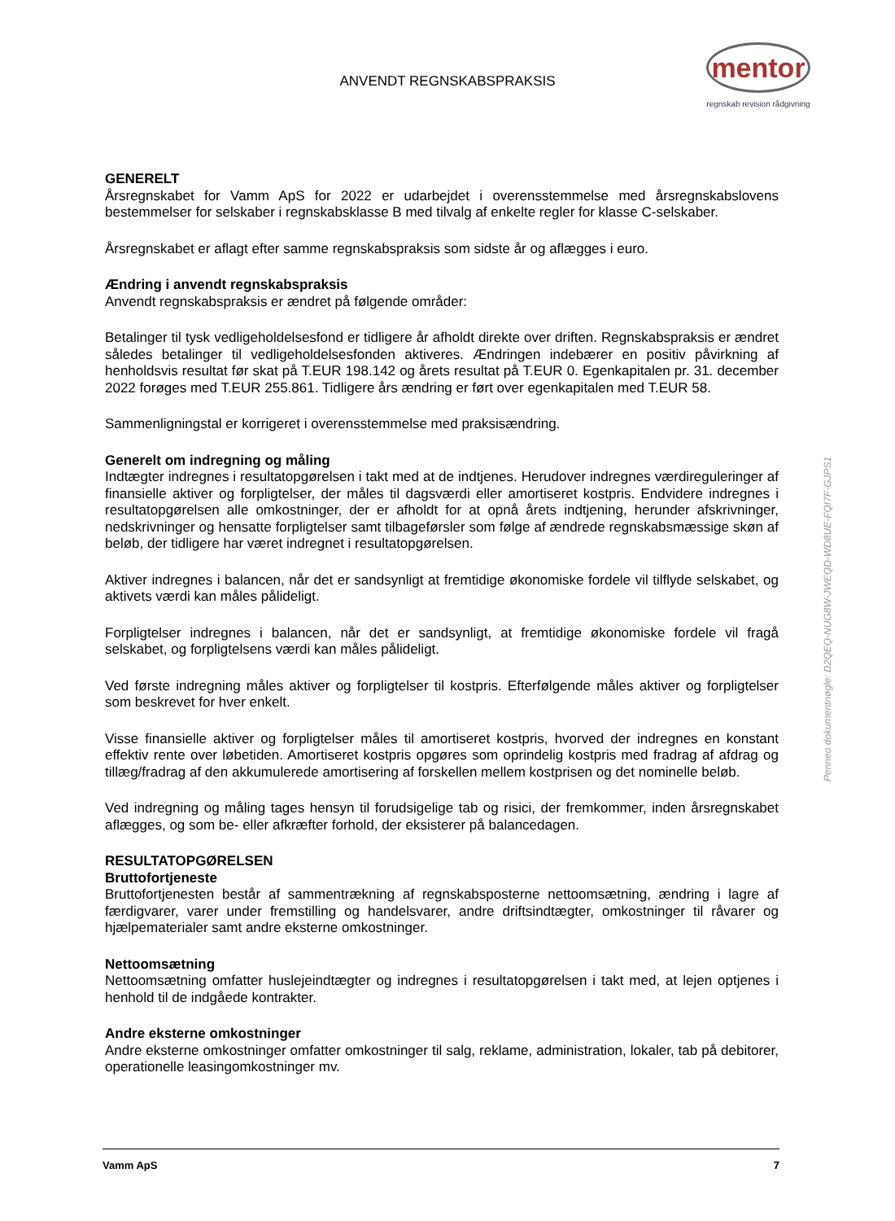ANVENDT REGNSKABSPRAKSIS
mentor
regnskab revision rådgivning
GENERELT
Årsregnskabet for Vamm ApS for 2022 er udarbejdet i overensstemmelse med årsregnskabslovens bestemmelser for selskaber i regnskabsklasse B med tilvalg af enkelte regler for klasse C-selskaber.
Årsregnskabet er aflagt efter samme regnskabspraksis som sidste år og aflægges i euro.
Ændring i anvendt regnskabspraksis
Anvendt regnskabspraksis er ændret på følgende områder:
Betalinger til tysk vedligeholdelsesfond er tidligere år afholdt direkte over driften. Regnskabspraksis er ændret således betalinger til vedligeholdelsesfonden aktiveres. Ændringen indebærer en positiv påvirkning af henholdsvis resultat før skat på T.EUR 198.142 og årets resultat på T.EUR 0. Egenkapitalen pr. 31. december 2022 forøges med T.EUR 255.861. Tidligere års ændring er ført over egenkapitalen med T.EUR 58.
Sammenligningstal er korrigeret i overensstemmelse med praksisændring.
Generelt om indregning og måling
Indtægter indregnes i resultatopgørelsen i takt med at de indtjenes. Herudover indregnes værdireguleringer af finansielle aktiver og forpligtelser, der måles til dagsværdi eller amortiseret kostpris. Endvidere indregnes i resultatopgørelsen alle omkostninger, der er afholdt for at opnå årets indtjening, herunder afskrivninger, nedskrivninger og hensatte forpligtelser samt tilbageførsler som følge af ændrede regnskabsmæssige skøn af beløb, der tidligere har været indregnet i resultatopgørelsen.
Aktiver indregnes i balancen, når det er sandsynligt at fremtidige økonomiske fordele vil tilflyde selskabet, og aktivets værdi kan måles pålideligt.
Forpligtelser indregnes i balancen, når det er sandsynligt, at fremtidige økonomiske fordele vil fragå selskabet, og forpligtelsens værdi kan måles pålideligt.
Ved første indregning måles aktiver og forpligtelser til kostpris. Efterfølgende måles aktiver og forpligtelser som beskrevet for hver enkelt.
Visse finansielle aktiver og forpligtelser måles til amortiseret kostpris, hvorved der indregnes en konstant effektiv rente over løbetiden. Amortiseret kostpris opgøres som oprindelig kostpris med fradrag af afdrag og tillæg/fradrag af den akkumulerede amortisering af forskellen mellem kostprisen og det nominelle beløb.
Ved indregning og måling tages hensyn til forudsigelige tab og risici, der fremkommer, inden årsregnskabet aflægges, og som be- eller afkræfter forhold, der eksisterer på balancedagen.
RESULTATOPGØRELSEN
Bruttofortjeneste
Bruttofortjenesten består af sammentrækning af regnskabsposterne nettoomsætning, ændring i lagre af færdigvarer, varer under fremstilling og handelsvarer, andre driftsindtægter, omkostninger til råvarer og hjælpematerialer samt andre eksterne omkostninger.
Nettoomsætning
Nettoomsætning omfatter huslejeindtægter og indregnes i resultatopgørelsen i takt med, at lejen optjenes i henhold til de indgåede kontrakter.
Andre eksterne omkostninger
Andre eksterne omkostninger omfatter omkostninger til salg, reklame, administration, lokaler, tab på debitorer, operationelle leasingomkostninger mv.
Penneo dokumentnøgle: D2QEQ-NUG8W-JWEQD-WD8UE-FQI7F-GJPS1
Vamm ApS 7